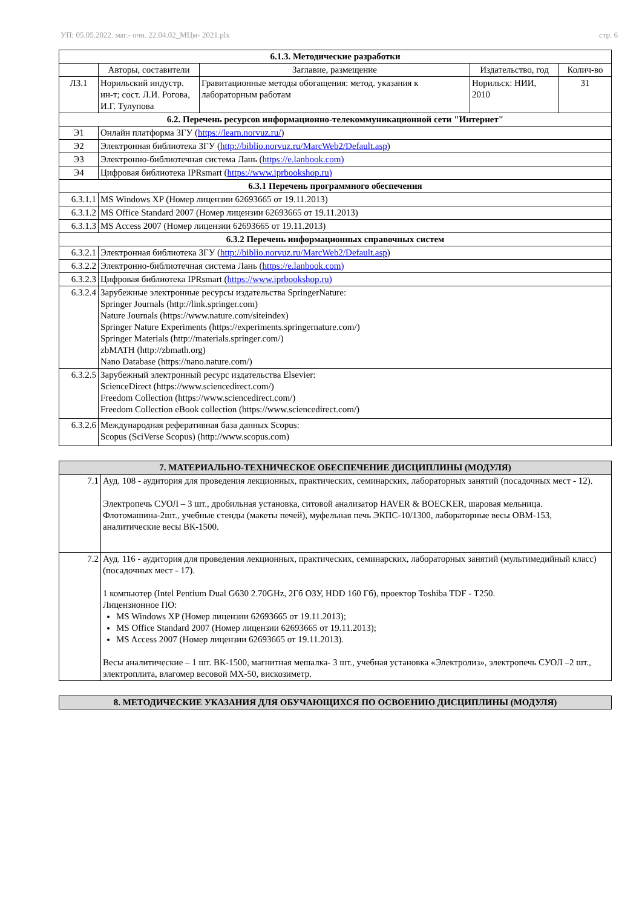УП: 05.05.2022. маг.- очн. 22.04.02_МЦм- 2021.plx стр. 6
| 6.1.3. Методические разработки | | | | |
| --- | --- | --- | --- | --- |
| | Авторы, составители | Заглавие, размещение | Издательство, год | Колич-во |
| Л3.1 | Норильский индустр. ин-т; сост. Л.И. Рогова, И.Г. Тулупова | Гравитационные методы обогащения: метод. указания к лабораторным работам | Норильск: НИИ, 2010 | 31 |
| 6.2. Перечень ресурсов информационно-телекоммуникационной сети "Интернет" | | | | |
| Э1 | Онлайн платформа ЗГУ ( https://learn.norvuz.ru/ ) | | | |
| Э2 | Электронная библиотека ЗГУ ( http://biblio.norvuz.ru/MarcWeb2/Default.asp ) | | | |
| Э3 | Электронно-библиотечная система Лань ( https://e.lanbook.com) | | | |
| Э4 | Цифровая библиотека IPRsmart ( https://www.iprbookshop.ru) | | | |
| 6.3.1 Перечень программного обеспечения | | | | |
| 6.3.1.1 | MS Windows XP (Номер лицензии 62693665 от 19.11.2013) | | | |
| 6.3.1.2 | MS Office Standard 2007 (Номер лицензии 62693665 от 19.11.2013) | | | |
| 6.3.1.3 | MS Access 2007 (Номер лицензии 62693665 от 19.11.2013) | | | |
| 6.3.2 Перечень информационных справочных систем | | | | |
| 6.3.2.1 | Электронная библиотека ЗГУ ( http://biblio.norvuz.ru/MarcWeb2/Default.asp ) | | | |
| 6.3.2.2 | Электронно-библиотечная система Лань ( https://e.lanbook.com) | | | |
| 6.3.2.3 | Цифровая библиотека IPRsmart ( https://www.iprbookshop.ru) | | | |
| 6.3.2.4 | Зарубежные электронные ресурсы издательства SpringerNature: Springer Journals (http://link.springer.com) Nature Journals (https://www.nature.com/siteindex) Springer Nature Experiments (https://experiments.springernature.com/) Springer Materials (http://materials.springer.com/) zbMATH (http://zbmath.org) Nano Database (https://nano.nature.com/) | | | |
| 6.3.2.5 | Зарубежный электронный ресурс издательства Elsevier: ScienceDirect (https://www.sciencedirect.com/) Freedom Collection (https://www.sciencedirect.com/) Freedom Collection eBook collection (https://www.sciencedirect.com/) | | | |
| 6.3.2.6 | Международная реферативная база данных Scopus: Scopus (SciVerse Scopus) (http://www.scopus.com) | | | |
| 7. МАТЕРИАЛЬНО-ТЕХНИЧЕСКОЕ ОБЕСПЕЧЕНИЕ ДИСЦИПЛИНЫ (МОДУЛЯ) | |
| --- | --- |
| 7.1 | Ауд. 108 - аудитория для проведения лекционных, практических, семинарских, лабораторных занятий (посадочных мест - 12). Электропечь СУОЛ – 3 шт., дробильная установка, ситовой анализатор HAVER & BOECKER, шаровая мельница. Флотомашина-2шт., учебные стенды (макеты печей), муфельная печь ЭКПС-10/1300, лабораторные весы OBM-153, аналитические весы ВК-1500. |
| 7.2 | Ауд. 116 - аудитория для проведения лекционных, практических, семинарских, лабораторных занятий (мультимедийный класс) (посадочных мест - 17). 1 компьютер (Intel Pentium Dual G630 2.70GHz, 2Гб ОЗУ, HDD 160 Гб), проектор Toshiba TDF - T250. Лицензионное ПО: MS Windows XP (Номер лицензии 62693665 от 19.11.2013); MS Office Standard 2007 (Номер лицензии 62693665 от 19.11.2013); MS Access 2007 (Номер лицензии 62693665 от 19.11.2013). Весы аналитические – 1 шт. ВК-1500, магнитная мешалка- 3 шт., учебная установка «Электролиз», электропечь СУОЛ –2 шт., электроплита, влагомер весовой МХ-50, вискозиметр. |
| 8. МЕТОДИЧЕСКИЕ УКАЗАНИЯ ДЛЯ ОБУЧАЮЩИХСЯ ПО ОСВОЕНИЮ ДИСЦИПЛИНЫ (МОДУЛЯ) |
| --- |